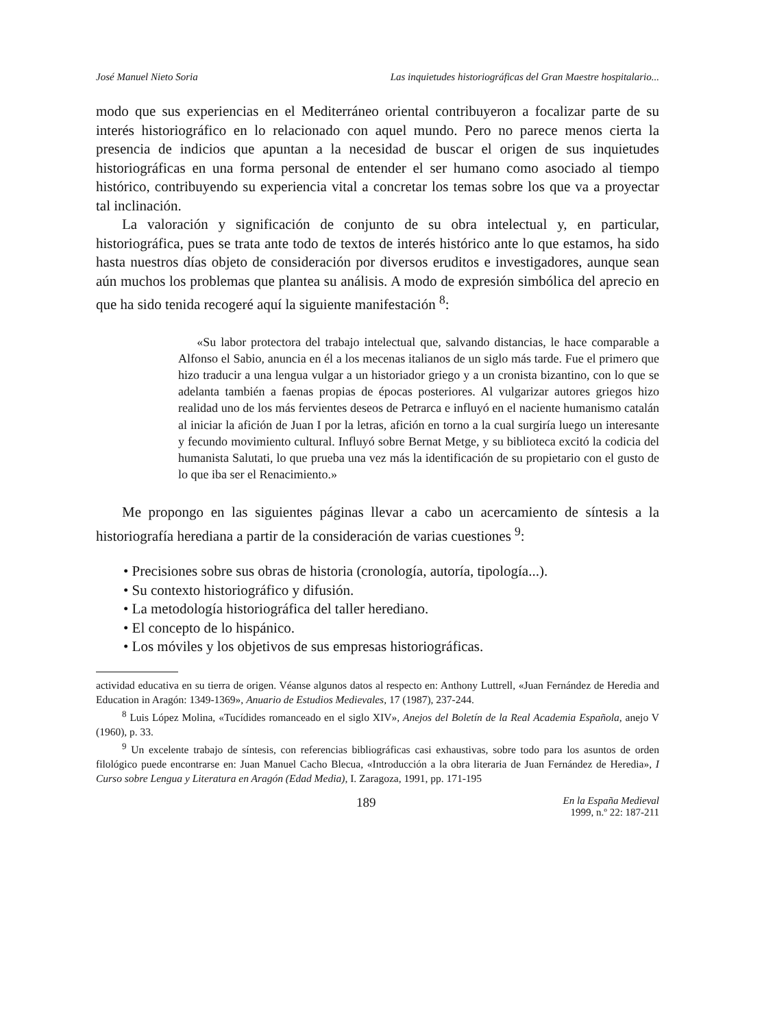José Manuel Nieto Soria Las inquietudes historiográficas del Gran Maestre hospitalario...
modo que sus experiencias en el Mediterráneo oriental contribuyeron a focalizar parte de su interés historiográfico en lo relacionado con aquel mundo. Pero no parece menos cierta la presencia de indicios que apuntan a la necesidad de buscar el origen de sus inquietudes historiográficas en una forma personal de entender el ser humano como asociado al tiempo histórico, contribuyendo su experiencia vital a concretar los temas sobre los que va a proyectar tal inclinación.
La valoración y significación de conjunto de su obra intelectual y, en particular, historiográfica, pues se trata ante todo de textos de interés histórico ante lo que estamos, ha sido hasta nuestros días objeto de consideración por diversos eruditos e investigadores, aunque sean aún muchos los problemas que plantea su análisis. A modo de expresión simbólica del aprecio en que ha sido tenida recogeré aquí la siguiente manifestación <sup>8</sup>:
«Su labor protectora del trabajo intelectual que, salvando distancias, le hace comparable a Alfonso el Sabio, anuncia en él a los mecenas italianos de un siglo más tarde. Fue el primero que hizo traducir a una lengua vulgar a un historiador griego y a un cronista bizantino, con lo que se adelanta también a faenas propias de épocas posteriores. Al vulgarizar autores griegos hizo realidad uno de los más fervientes deseos de Petrarca e influyó en el naciente humanismo catalán al iniciar la afición de Juan I por la letras, afición en torno a la cual surgiría luego un interesante y fecundo movimiento cultural. Influyó sobre Bernat Metge, y su biblioteca excitó la codicia del humanista Salutati, lo que prueba una vez más la identificación de su propietario con el gusto de lo que iba ser el Renacimiento.»
Me propongo en las siguientes páginas llevar a cabo un acercamiento de síntesis a la historiografía herediana a partir de la consideración de varias cuestiones <sup>9</sup>:
• Precisiones sobre sus obras de historia (cronología, autoría, tipología...).
• Su contexto historiográfico y difusión.
• La metodología historiográfica del taller herediano.
• El concepto de lo hispánico.
• Los móviles y los objetivos de sus empresas historiográficas.
actividad educativa en su tierra de origen. Véanse algunos datos al respecto en: Anthony Luttrell, «Juan Fernández de Heredia and Education in Aragón: 1349-1369», Anuario de Estudios Medievales, 17 (1987), 237-244.
<sup>8</sup> Luis López Molina, «Tucídides romanceado en el siglo XIV», Anejos del Boletín de la Real Academia Española, anejo V (1960), p. 33.
<sup>9</sup> Un excelente trabajo de síntesis, con referencias bibliográficas casi exhaustivas, sobre todo para los asuntos de orden filológico puede encontrarse en: Juan Manuel Cacho Blecua, «Introducción a la obra literaria de Juan Fernández de Heredia», I Curso sobre Lengua y Literatura en Aragón (Edad Media), I. Zaragoza, 1991, pp. 171-195
189 En la España Medieval
1999, n.º 22: 187-211